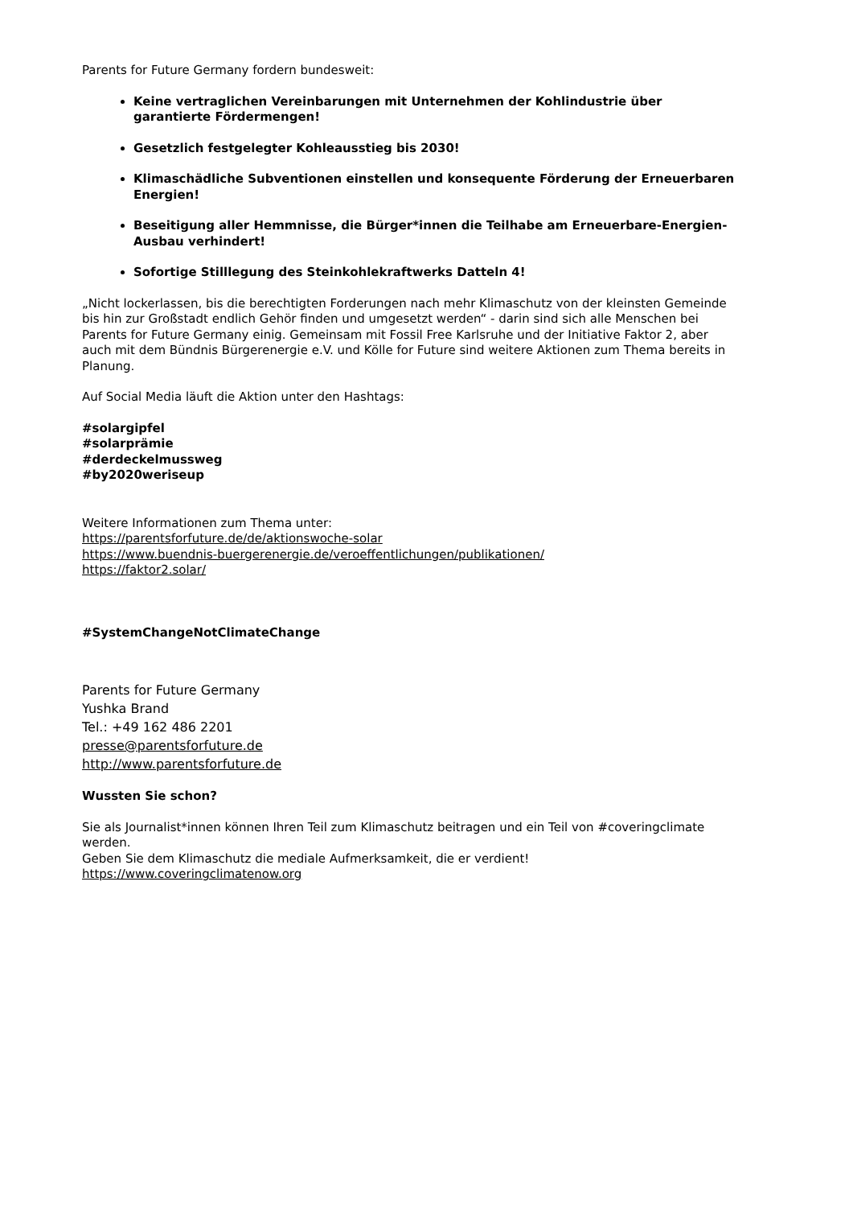Parents for Future Germany fordern bundesweit:
Keine vertraglichen Vereinbarungen mit Unternehmen der Kohlindustrie über garantierte Fördermengen!
Gesetzlich festgelegter Kohleausstieg bis 2030!
Klimaschädliche Subventionen einstellen und konsequente Förderung der Erneuerbaren Energien!
Beseitigung aller Hemmnisse, die Bürger*innen die Teilhabe am Erneuerbare-Energien-Ausbau verhindert!
Sofortige Stilllegung des Steinkohlekraftwerks Datteln 4!
„Nicht lockerlassen, bis die berechtigten Forderungen nach mehr Klimaschutz von der kleinsten Gemeinde bis hin zur Großstadt endlich Gehör finden und umgesetzt werden“ - darin sind sich alle Menschen bei Parents for Future Germany einig. Gemeinsam mit Fossil Free Karlsruhe und der Initiative Faktor 2, aber auch mit dem Bündnis Bürgerenergie e.V. und Kölle for Future sind weitere Aktionen zum Thema bereits in Planung.
Auf Social Media läuft die Aktion unter den Hashtags:
#solargipfel
#solarprämie
#derdeckelmussweg
#by2020weriseup
Weitere Informationen zum Thema unter:
https://parentsforfuture.de/de/aktionswoche-solar
https://www.buendnis-buergerenergie.de/veroeffentlichungen/publikationen/
https://faktor2.solar/
#SystemChangeNotClimateChange
Parents for Future Germany
Yushka Brand
Tel.: +49 162 486 2201
presse@parentsforfuture.de
http://www.parentsforfuture.de
Wussten Sie schon?
Sie als Journalist*innen können Ihren Teil zum Klimaschutz beitragen und ein Teil von #coveringclimate werden.
Geben Sie dem Klimaschutz die mediale Aufmerksamkeit, die er verdient!
https://www.coveringclimatenow.org